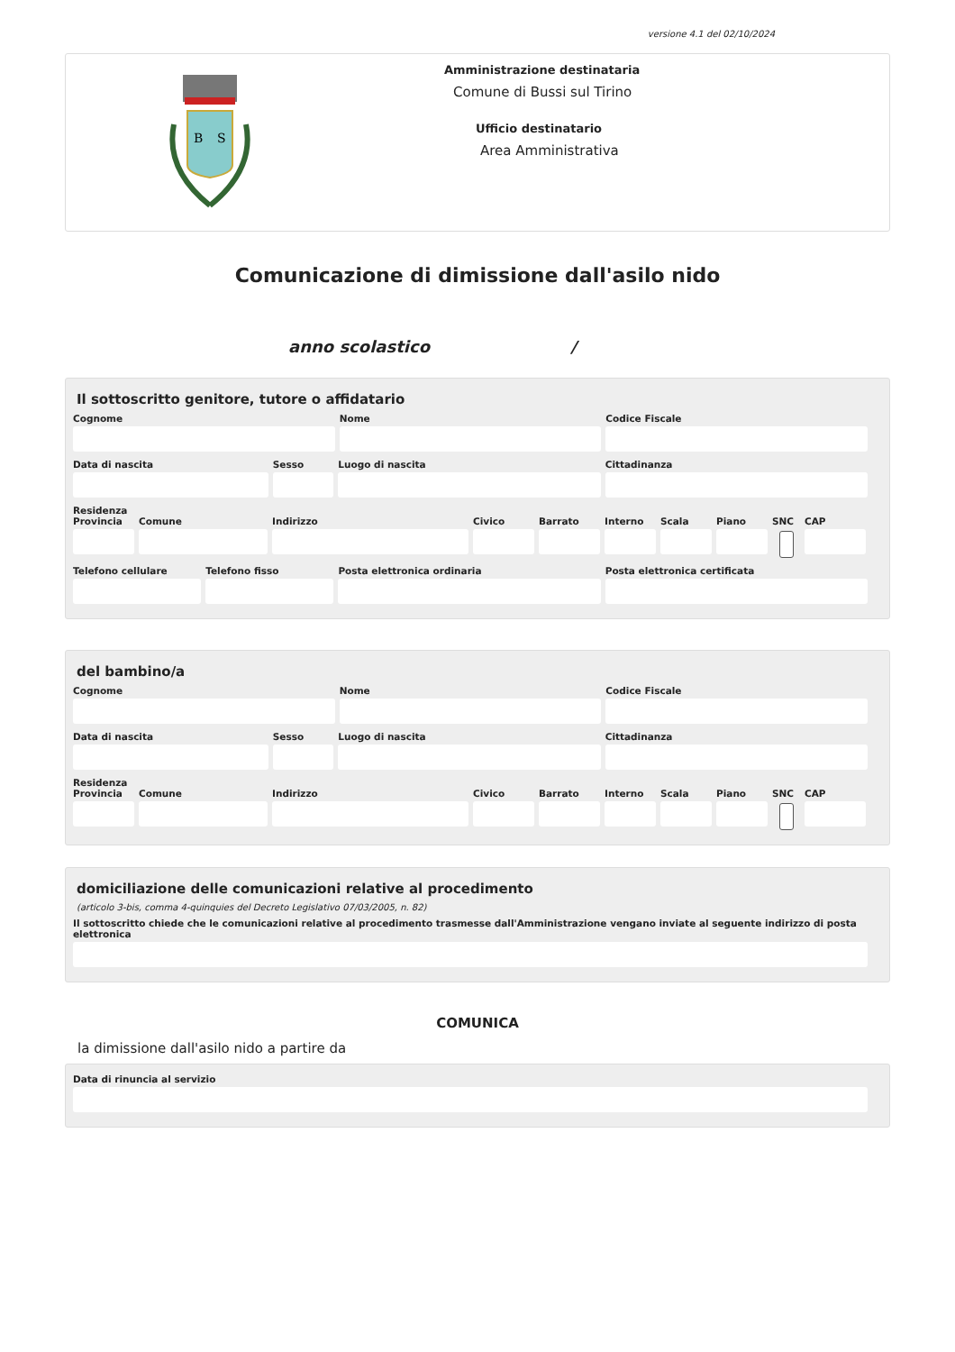versione 4.1 del 02/10/2024
B
S
Amministrazione destinataria
Comune di Bussi sul Tirino
Ufficio destinatario
Area Amministrativa
Comunicazione di dimissione dall'asilo nido
anno scolastico /
Il sottoscritto genitore, tutore o affidatario
Cognome Nome Codice Fiscale
Data di nascita Sesso Luogo di nascita Cittadinanza
Residenza
Provincia
Comune Indirizzo Civico Barrato Interno
Scala Piano SNC CAP
Telefono cellulare
Telefono fisso Posta elettronica ordinaria Posta elettronica certificata
del bambino/a
Cognome Nome Codice Fiscale
Data di nascita Sesso Luogo di nascita Cittadinanza
Residenza
Provincia
Comune Indirizzo Civico Barrato Interno
Scala Piano SNC CAP
domiciliazione delle comunicazioni relative al procedimento
(articolo 3-bis, comma 4-quinquies del Decreto Legislativo 07/03/2005, n. 82)
Il sottoscritto chiede che le comunicazioni relative al procedimento trasmesse dall'Amministrazione vengano inviate al seguente indirizzo di posta elettronica
COMUNICA
la dimissione dall'asilo nido a partire da
Data di rinuncia al servizio